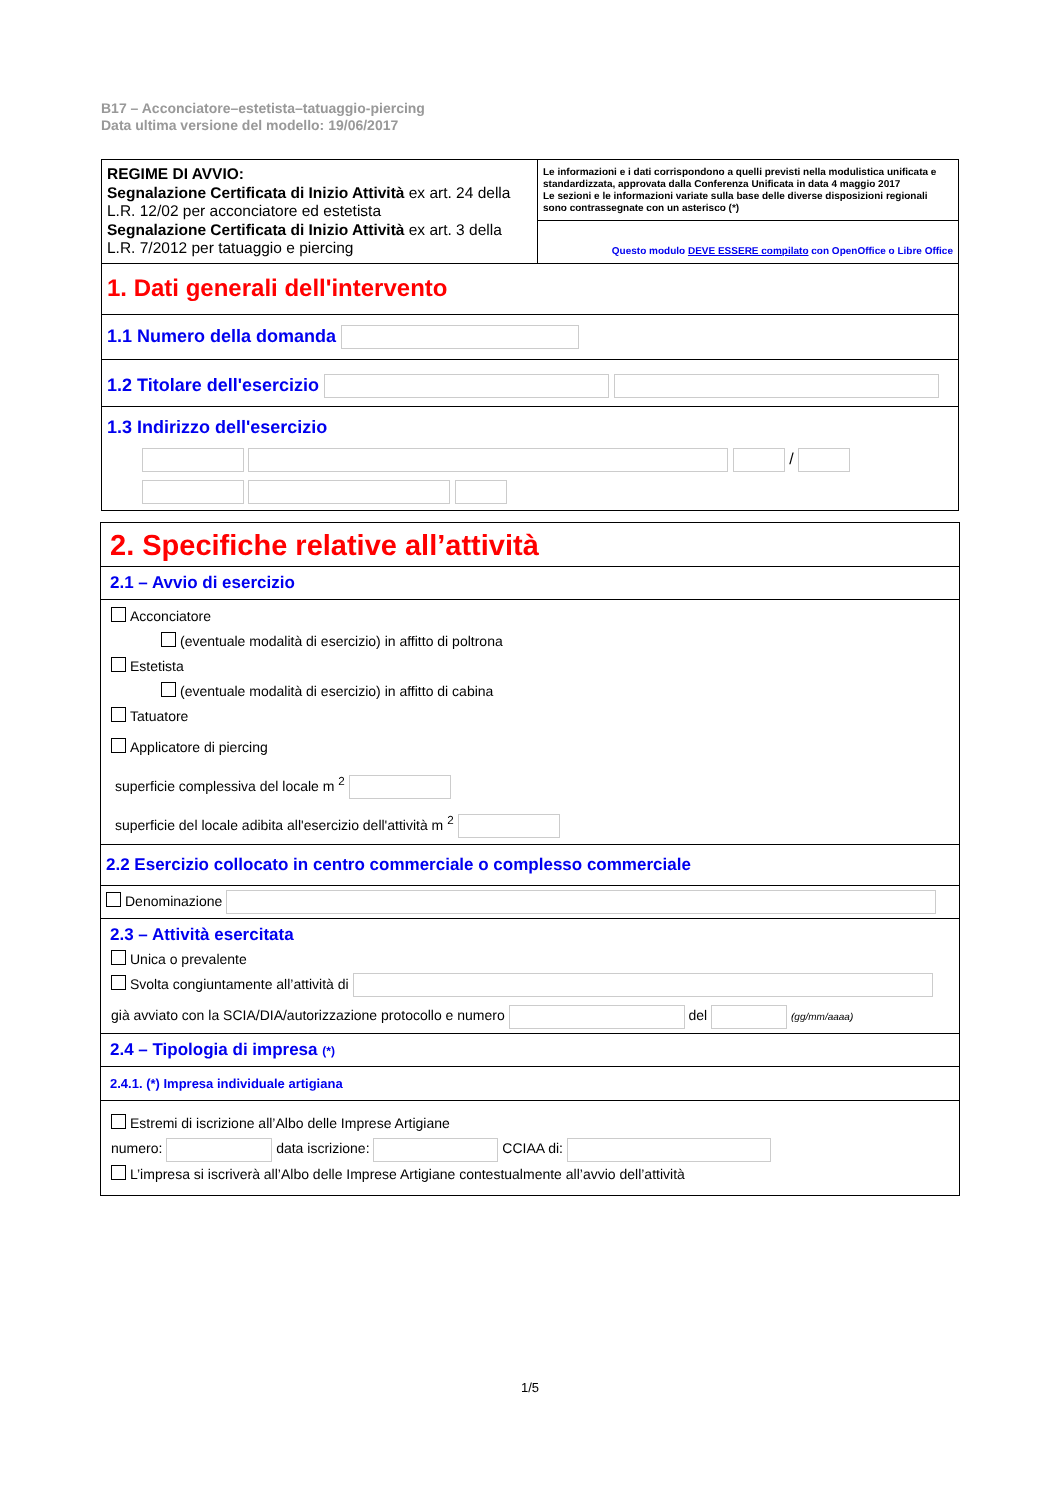B17 – Acconciatore–estetista–tatuaggio-piercing
Data ultima versione del modello: 19/06/2017
REGIME DI AVVIO:
Segnalazione Certificata di Inizio Attività ex art. 24 della L.R. 12/02 per acconciatore ed estetista
Segnalazione Certificata di Inizio Attività ex art. 3 della L.R. 7/2012 per tatuaggio e piercing
Le informazioni e i dati corrispondono a quelli previsti nella modulistica unificata e standardizzata, approvata dalla Conferenza Unificata in data 4 maggio 2017
Le sezioni e le informazioni variate sulla base delle diverse disposizioni regionali sono contrassegnate con un asterisco (*)
Questo modulo DEVE ESSERE compilato con OpenOffice o Libre Office
1. Dati generali dell'intervento
1.1 Numero della domanda
1.2 Titolare dell'esercizio
1.3 Indirizzo dell'esercizio
/
2. Specifiche relative all’attività
2.1 – Avvio di esercizio
Acconciatore
(eventuale modalità di esercizio) in affitto di poltrona
Estetista
(eventuale modalità di esercizio) in affitto di cabina
Tatuatore
Applicatore di piercing
superficie complessiva del locale m <sup>2</sup>
superficie del locale adibita all'esercizio dell'attività m <sup>2</sup>
2.2 Esercizio collocato in centro commerciale o complesso commerciale
Denominazione
2.3 – Attività esercitata
Unica o prevalente
Svolta congiuntamente all’attività di
già avviato con la SCIA/DIA/autorizzazione protocollo e numero del (gg/mm/aaaa)
2.4 – Tipologia di impresa (*)
2.4.1. (*) Impresa individuale artigiana
Estremi di iscrizione all’Albo delle Imprese Artigiane
numero: data iscrizione: CCIAA di:
L’impresa si iscriverà all’Albo delle Imprese Artigiane contestualmente all’avvio dell’attività
1/5